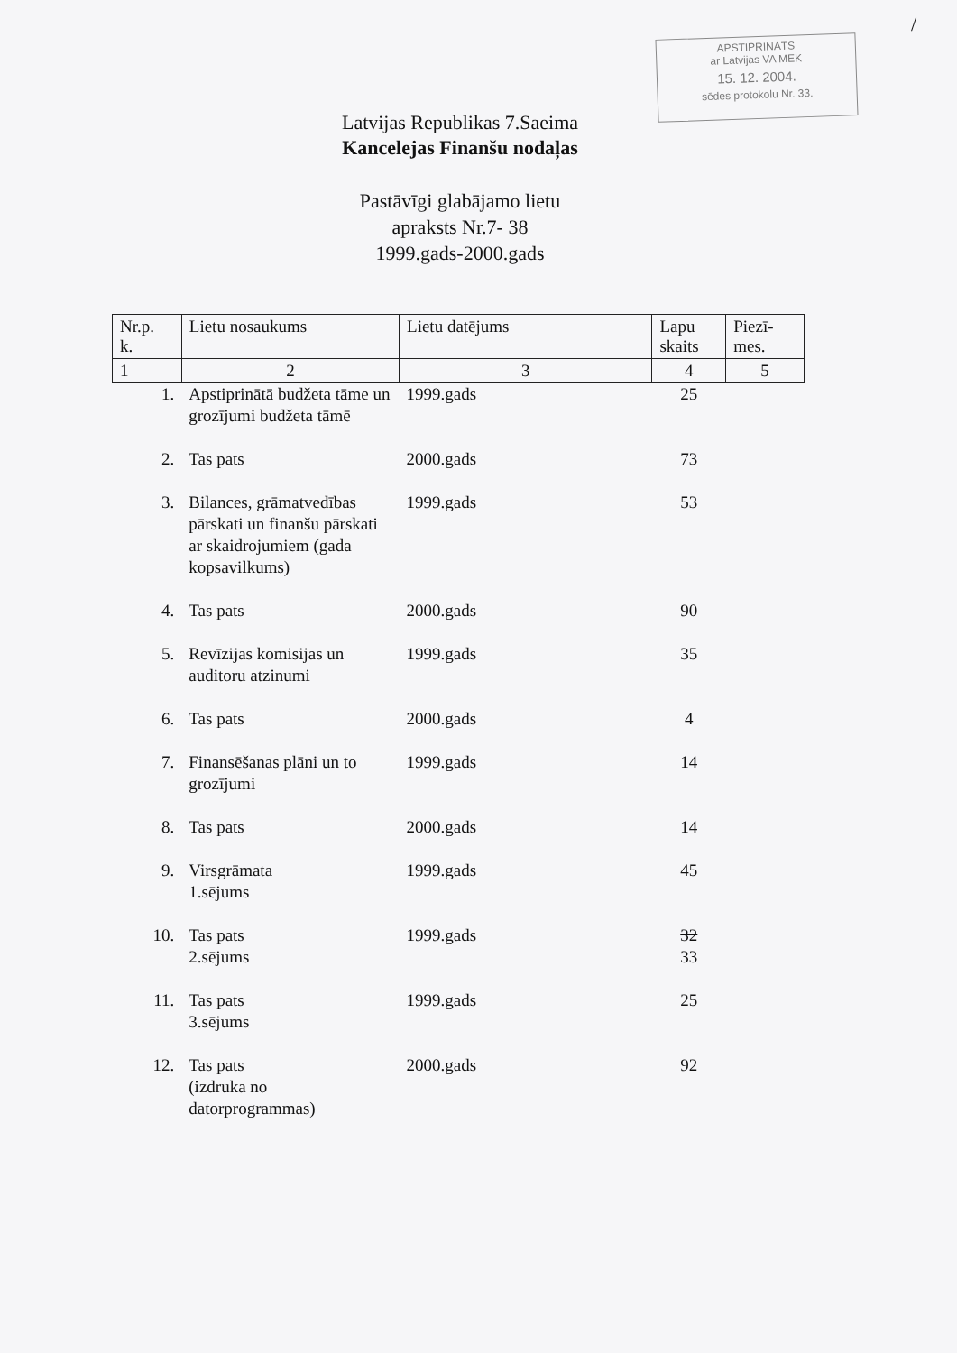/
APSTIPRINĀTS
ar Latvijas VA MEK
15. 12. 2004.
sēdes protokolu Nr. 33.
Latvijas Republikas 7.Saeima
Kancelejas Finanšu nodaļas
Pastāvīgi glabājamo lietu
apraksts Nr.7- 38
1999.gads-2000.gads
| Nr.p. k. | Lietu nosaukums | Lietu datējums | Lapu skaits | Piezī- mes. |
| --- | --- | --- | --- | --- |
| 1 | 2 | 3 | 4 | 5 |
| 1. | Apstiprinātā budžeta tāme un grozījumi budžeta tāmē | 1999.gads | 25 | |
| 2. | Tas pats | 2000.gads | 73 | |
| 3. | Bilances, grāmatvedības pārskati un finanšu pārskati ar skaidrojumiem (gada kopsavilkums) | 1999.gads | 53 | |
| 4. | Tas pats | 2000.gads | 90 | |
| 5. | Revīzijas komisijas un auditoru atzinumi | 1999.gads | 35 | |
| 6. | Tas pats | 2000.gads | 4 | |
| 7. | Finansēšanas plāni un to grozījumi | 1999.gads | 14 | |
| 8. | Tas pats | 2000.gads | 14 | |
| 9. | Virsgrāmata 1.sējums | 1999.gads | 45 | |
| 10. | Tas pats 2.sējums | 1999.gads | 32 33 | |
| 11. | Tas pats 3.sējums | 1999.gads | 25 | |
| 12. | Tas pats (izdruka no datorprogrammas) | 2000.gads | 92 | |